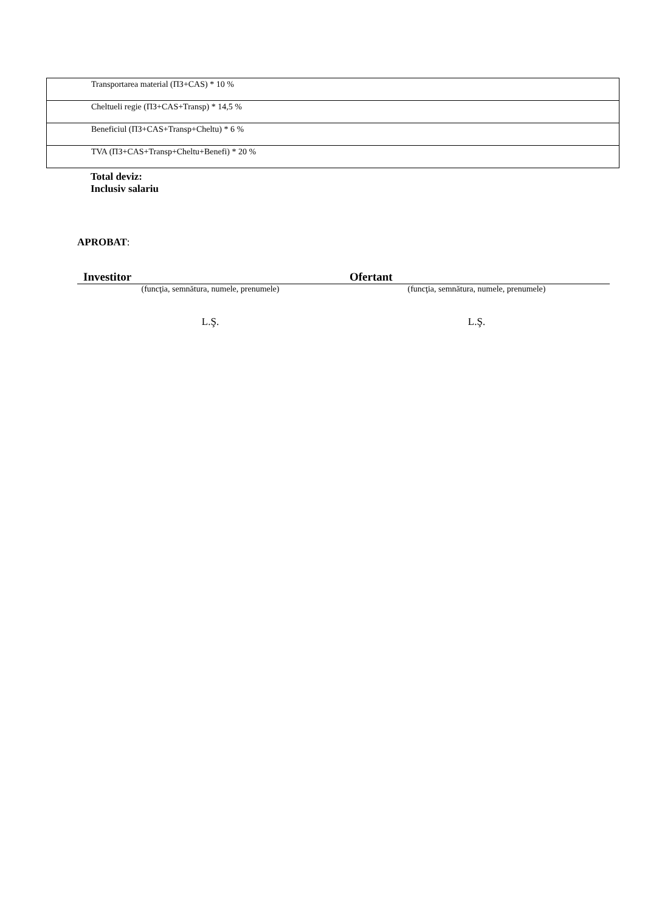| Transportarea material (ПЗ+CAS) * 10 % |
| Cheltueli regie (ПЗ+CAS+Transp) * 14,5 % |
| Beneficiul (ПЗ+CAS+Transp+Cheltu) * 6 % |
| TVA (ПЗ+CAS+Transp+Cheltu+Benefi) * 20 % |
Total deviz:
Inclusiv salariu
APROBAT:
Investitor Ofertant
(funcţia, semnătura, numele, prenumele)
(funcţia, semnătura, numele, prenumele)
L.Ş. L.Ş.